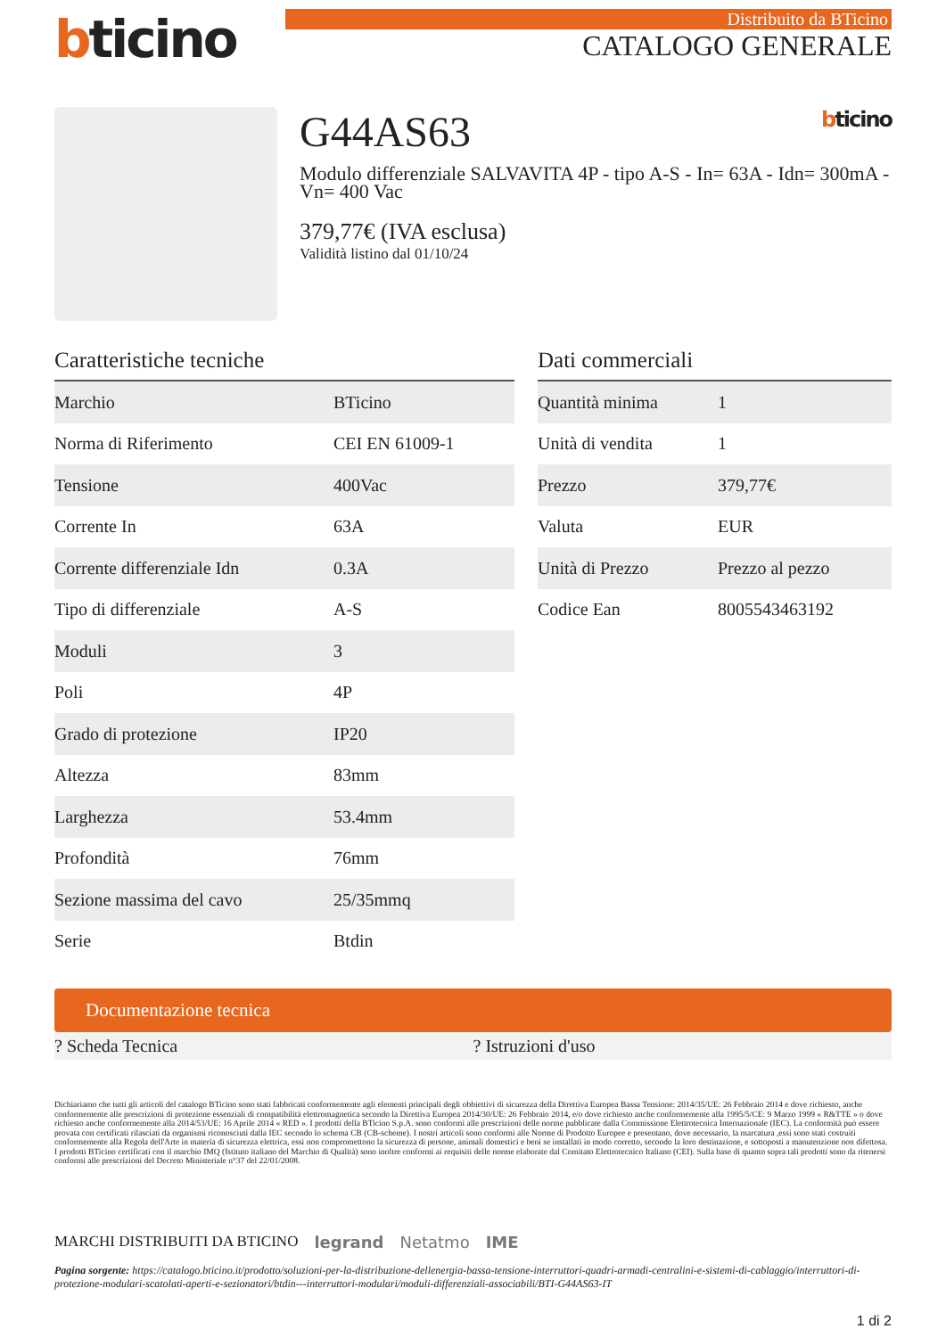bticino
Distribuito da BTicino
CATALOGO GENERALE
G44AS63 bticino
Modulo differenziale SALVAVITA 4P - tipo A-S - In= 63A - Idn= 300mA - Vn= 400 Vac
379,77€ (IVA esclusa)
Validità listino dal 01/10/24
Caratteristiche tecniche
| Marchio | BTicino |
| Norma di Riferimento | CEI EN 61009-1 |
| Tensione | 400Vac |
| Corrente In | 63A |
| Corrente differenziale Idn | 0.3A |
| Tipo di differenziale | A-S |
| Moduli | 3 |
| Poli | 4P |
| Grado di protezione | IP20 |
| Altezza | 83mm |
| Larghezza | 53.4mm |
| Profondità | 76mm |
| Sezione massima del cavo | 25/35mmq |
| Serie | Btdin |
Dati commerciali
| Quantità minima | 1 |
| Unità di vendita | 1 |
| Prezzo | 379,77€ |
| Valuta | EUR |
| Unità di Prezzo | Prezzo al pezzo |
| Codice Ean | 8005543463192 |
Documentazione tecnica
? Scheda Tecnica ? Istruzioni d'uso
Dichiariamo che tutti gli articoli del catalogo BTicino sono stati fabbricati conformemente agli elementi principali degli obbiettivi di sicurezza della Direttiva Europea Bassa Tensione: 2014/35/UE: 26 Febbraio 2014 e dove richiesto, anche conformemente alle prescrizioni di protezione essenziali di compatibilità elettromagnetica secondo la Direttiva Europea 2014/30/UE: 26 Febbraio 2014, e/o dove richiesto anche conformemente alla 1995/5/CE: 9 Marzo 1999 « R&TTE » o dove richiesto anche conformemente alla 2014/53/UE: 16 Aprile 2014 « RED ». I prodotti della BTicino S.p.A. sono conformi alle prescrizioni delle norme pubblicate dalla Commissione Elettrotecnica Internazionale (IEC). La conformità può essere provata con certificati rilasciati da organismi riconosciuti dalla IEC secondo lo schema CB (CB-scheme). I nostri articoli sono conformi alle Norme di Prodotto Europee e presentano, dove necessario, la marcatura ,essi sono stati costruiti conformemente alla Regola dell'Arte in materia di sicurezza elettrica, essi non compromettono la sicurezza di persone, animali domestici e beni se installati in modo corretto, secondo la loro destinazione, e sottoposti a manutenzione non difettosa. I prodotti BTicino certificati con il marchio IMQ (Istituto italiano del Marchio di Qualità) sono inoltre conformi ai requisiti delle norme elaborate dal Comitato Elettrotecnico Italiano (CEI). Sulla base di quanto sopra tali prodotti sono da ritenersi conformi alle prescrizioni del Decreto Ministeriale n°37 del 22/01/2008.
MARCHI DISTRIBUITI DA BTICINO legrand Netatmo IME
Pagina sorgente: https://catalogo.bticino.it/prodotto/soluzioni-per-la-distribuzione-dellenergia-bassa-tensione-interruttori-quadri-armadi-centralini-e-sistemi-di-cablaggio/interruttori-di-protezione-modulari-scatolati-aperti-e-sezionatori/btdin---interruttori-modulari/moduli-differenziali-associabili/BTI-G44AS63-IT
1 di 2